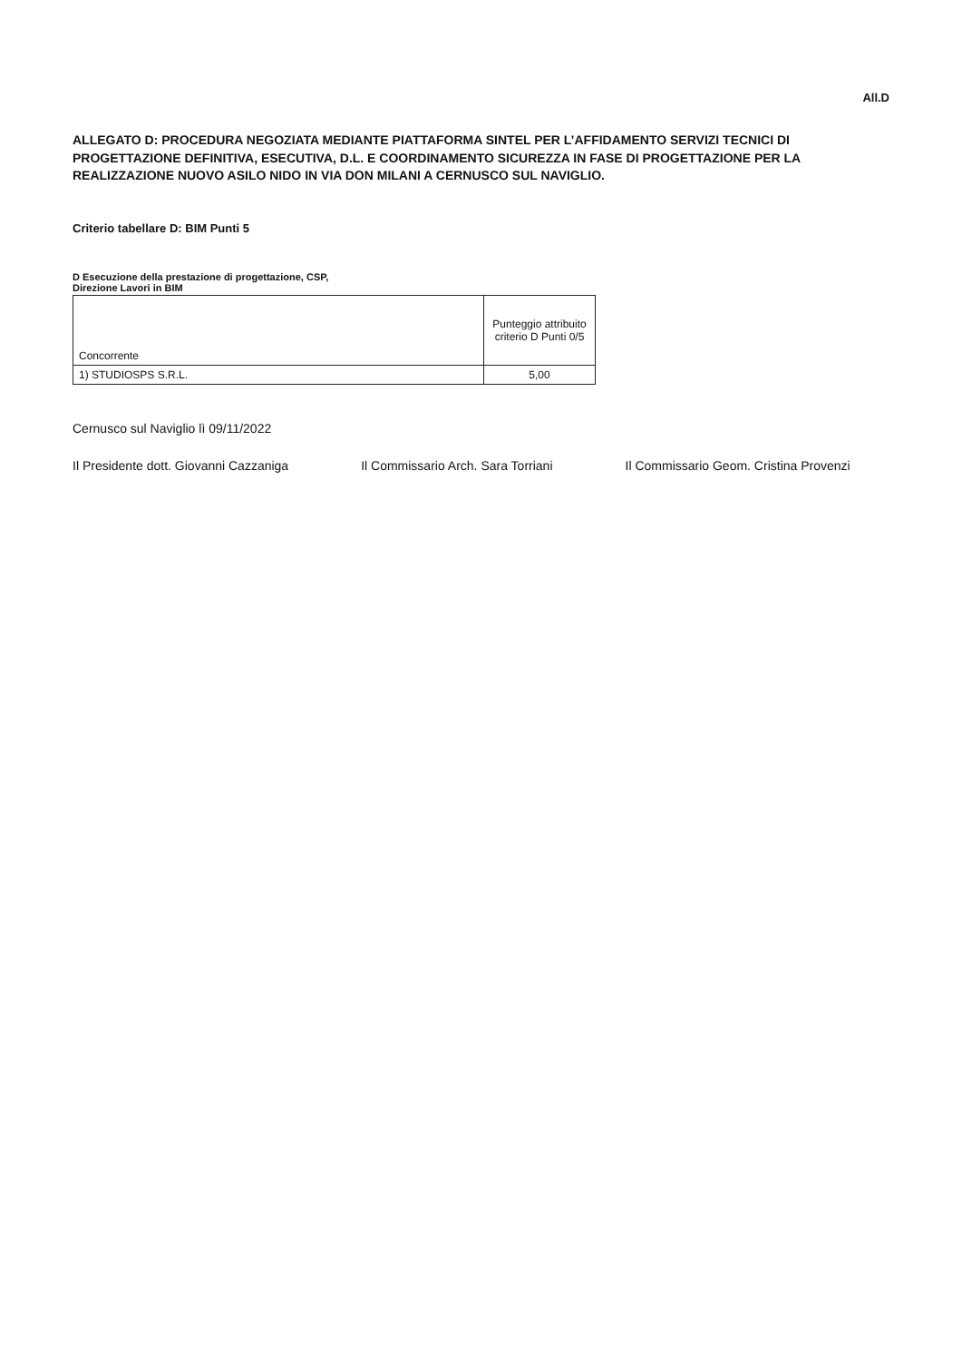All.D
ALLEGATO D: PROCEDURA NEGOZIATA MEDIANTE PIATTAFORMA SINTEL PER L’AFFIDAMENTO SERVIZI TECNICI DI PROGETTAZIONE DEFINITIVA, ESECUTIVA, D.L. E COORDINAMENTO SICUREZZA IN FASE DI PROGETTAZIONE PER LA REALIZZAZIONE NUOVO ASILO NIDO IN VIA DON MILANI A CERNUSCO SUL NAVIGLIO.
Criterio tabellare D: BIM Punti 5
D Esecuzione della prestazione di progettazione, CSP, Direzione Lavori in BIM
| Concorrente | Punteggio attribuito criterio D Punti 0/5 |
| --- | --- |
| 1) STUDIOSPS S.R.L. | 5,00 |
Cernusco sul Naviglio lì 09/11/2022
Il Presidente dott. Giovanni Cazzaniga Il Commissario Arch. Sara Torriani Il Commissario Geom. Cristina Provenzi